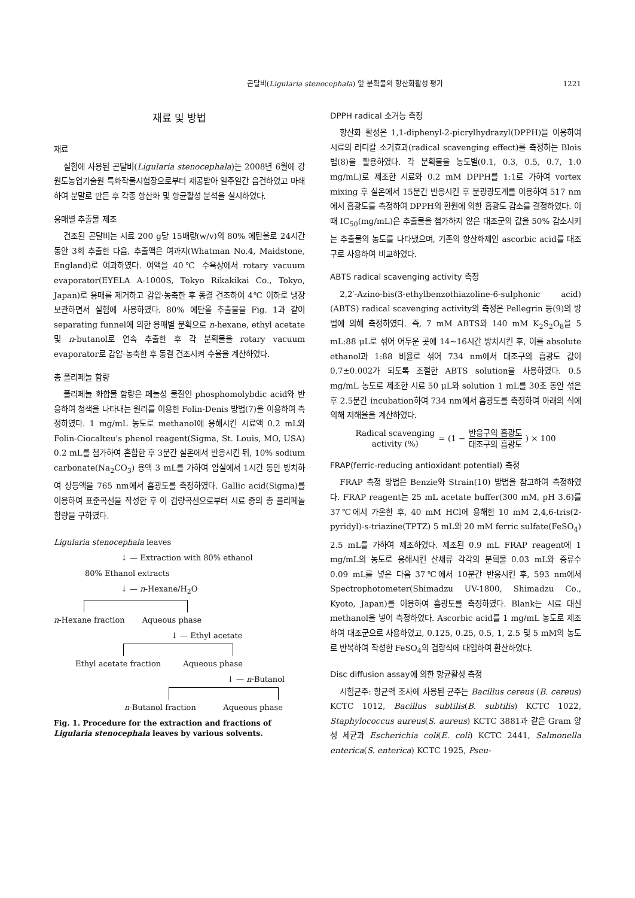곤달비(Ligularia stenocephala) 잎 분획물의 항산화활성 평가 1221
재료 및 방법
재료
실험에 사용된 곤달비(Ligularia stenocephala)는 2008년 6월에 강원도농업기술원 특화작물시험장으로부터 제공받아 일주일간 음건하였고 마쇄하여 분말로 만든 후 각종 항산화 및 항균활성 분석을 실시하였다.
용매별 추출물 제조
건조된 곤달비는 시료 200 g당 15배량(w/v)의 80% 에탄올로 24시간 동안 3회 추출한 다음, 추출액은 여과지(Whatman No.4, Maidstone, England)로 여과하였다. 여액을 40℃ 수욕상에서 rotary vacuum evaporator(EYELA A-1000S, Tokyo Rikakikai Co., Tokyo, Japan)로 용매를 제거하고 감압·농축한 후 동결 건조하여 4℃ 이하로 냉장보관하면서 실험에 사용하였다. 80% 에탄올 추출물을 Fig. 1과 같이 separating funnel에 의한 용매별 분획으로 n-hexane, ethyl acetate 및 n-butanol로 연속 추출한 후 각 분획물을 rotary vacuum evaporator로 감압·농축한 후 동결 건조시켜 수율을 계산하였다.
총 폴리페놀 함량
폴리페놀 화합물 함량은 페놀성 물질인 phosphomolybdic acid와 반응하여 청색을 나타내는 원리를 이용한 Folin-Denis 방법(7)을 이용하여 측정하였다. 1 mg/mL 농도로 methanol에 용해시킨 시료액 0.2 mL와 Folin-Ciocalteu's phenol reagent(Sigma, St. Louis, MO, USA) 0.2 mL를 첨가하여 혼합한 후 3분간 실온에서 반응시킨 뒤, 10% sodium carbonate(Na<sub>2</sub>CO<sub>3</sub>) 용액 3 mL를 가하여 암실에서 1시간 동안 방치하여 상등액을 765 nm에서 흡광도를 측정하였다. Gallic acid(Sigma)를 이용하여 표준곡선을 작성한 후 이 검량곡선으로부터 시료 중의 총 폴리페놀 함량을 구하였다.
Ligularia stenocephala leaves
↓ — Extraction with 80% ethanol
80% Ethanol extracts
↓ — n-Hexane/H<sub>2</sub>O
n-Hexane fraction Aqueous phase
↓ — Ethyl acetate
Ethyl acetate fraction Aqueous phase
↓ — n-Butanol
n-Butanol fraction Aqueous phase
Fig. 1. Procedure for the extraction and fractions of Ligularia stenocephala leaves by various solvents.
DPPH radical 소거능 측정
항산화 활성은 1,1-diphenyl-2-picrylhydrazyl(DPPH)을 이용하여 시료의 라디칼 소거효과(radical scavenging effect)를 측정하는 Blois법(8)을 활용하였다. 각 분획물을 농도별(0.1, 0.3, 0.5, 0.7, 1.0 mg/mL)로 제조한 시료와 0.2 mM DPPH를 1:1로 가하여 vortex mixing 후 실온에서 15분간 반응시킨 후 분광광도계를 이용하여 517 nm에서 흡광도를 측정하여 DPPH의 환원에 의한 흡광도 감소를 결정하였다. 이때 IC<sub>50</sub>(mg/mL)은 추출물을 첨가하지 않은 대조군의 값을 50% 감소시키는 추출물의 농도를 나타냈으며, 기존의 항산화제인 ascorbic acid를 대조구로 사용하여 비교하였다.
ABTS radical scavenging activity 측정
2,2′-Azino-bis(3-ethylbenzothiazoline-6-sulphonic acid)(ABTS) radical scavenging activity의 측정은 Pellegrin 등(9)의 방법에 의해 측정하였다. 즉, 7 mM ABTS와 140 mM K<sub>2</sub>S<sub>2</sub>O<sub>8</sub>을 5 mL:88 μL로 섞어 어두운 곳에 14~16시간 방치시킨 후, 이를 absolute ethanol과 1:88 비율로 섞어 734 nm에서 대조구의 흡광도 값이 0.7±0.002가 되도록 조절한 ABTS solution을 사용하였다. 0.5 mg/mL 농도로 제조한 시료 50 μL와 solution 1 mL를 30초 동안 섞은 후 2.5분간 incubation하여 734 nm에서 흡광도를 측정하여 아래의 식에 의해 저해율을 계산하였다.
Radical scavenging
activity (%) = (1 − 반응구의 흡광도 대조구의 흡광도) × 100
FRAP(ferric-reducing antioxidant potential) 측정
FRAP 측정 방법은 Benzie와 Strain(10) 방법을 참고하여 측정하였다. FRAP reagent는 25 mL acetate buffer(300 mM, pH 3.6)를 37℃에서 가온한 후, 40 mM HCl에 용해한 10 mM 2,4,6-tris(2-pyridyl)-s-triazine(TPTZ) 5 mL와 20 mM ferric sulfate(FeSO<sub>4</sub>) 2.5 mL를 가하여 제조하였다. 제조된 0.9 mL FRAP reagent에 1 mg/mL의 농도로 용해시킨 산채류 각각의 분획물 0.03 mL와 증류수 0.09 mL를 넣은 다음 37℃에서 10분간 반응시킨 후, 593 nm에서 Spectrophotometer(Shimadzu UV-1800, Shimadzu Co., Kyoto, Japan)를 이용하여 흡광도를 측정하였다. Blank는 시료 대신 methanol을 넣어 측정하였다. Ascorbic acid를 1 mg/mL 농도로 제조하여 대조군으로 사용하였고, 0.125, 0.25, 0.5, 1, 2.5 및 5 mM의 농도로 반복하여 작성한 FeSO<sub>4</sub>의 검량식에 대입하여 환산하였다.
Disc diffusion assay에 의한 항균활성 측정
시험균주: 항균력 조사에 사용된 균주는 Bacillus cereus (B. cereus) KCTC 1012, Bacillus subtilis(B. subtilis) KCTC 1022, Staphylococcus aureus(S. aureus) KCTC 3881과 같은 Gram 양성 세균과 Escherichia coli(E. coli) KCTC 2441, Salmonella enterica(S. enterica) KCTC 1925, Pseu-